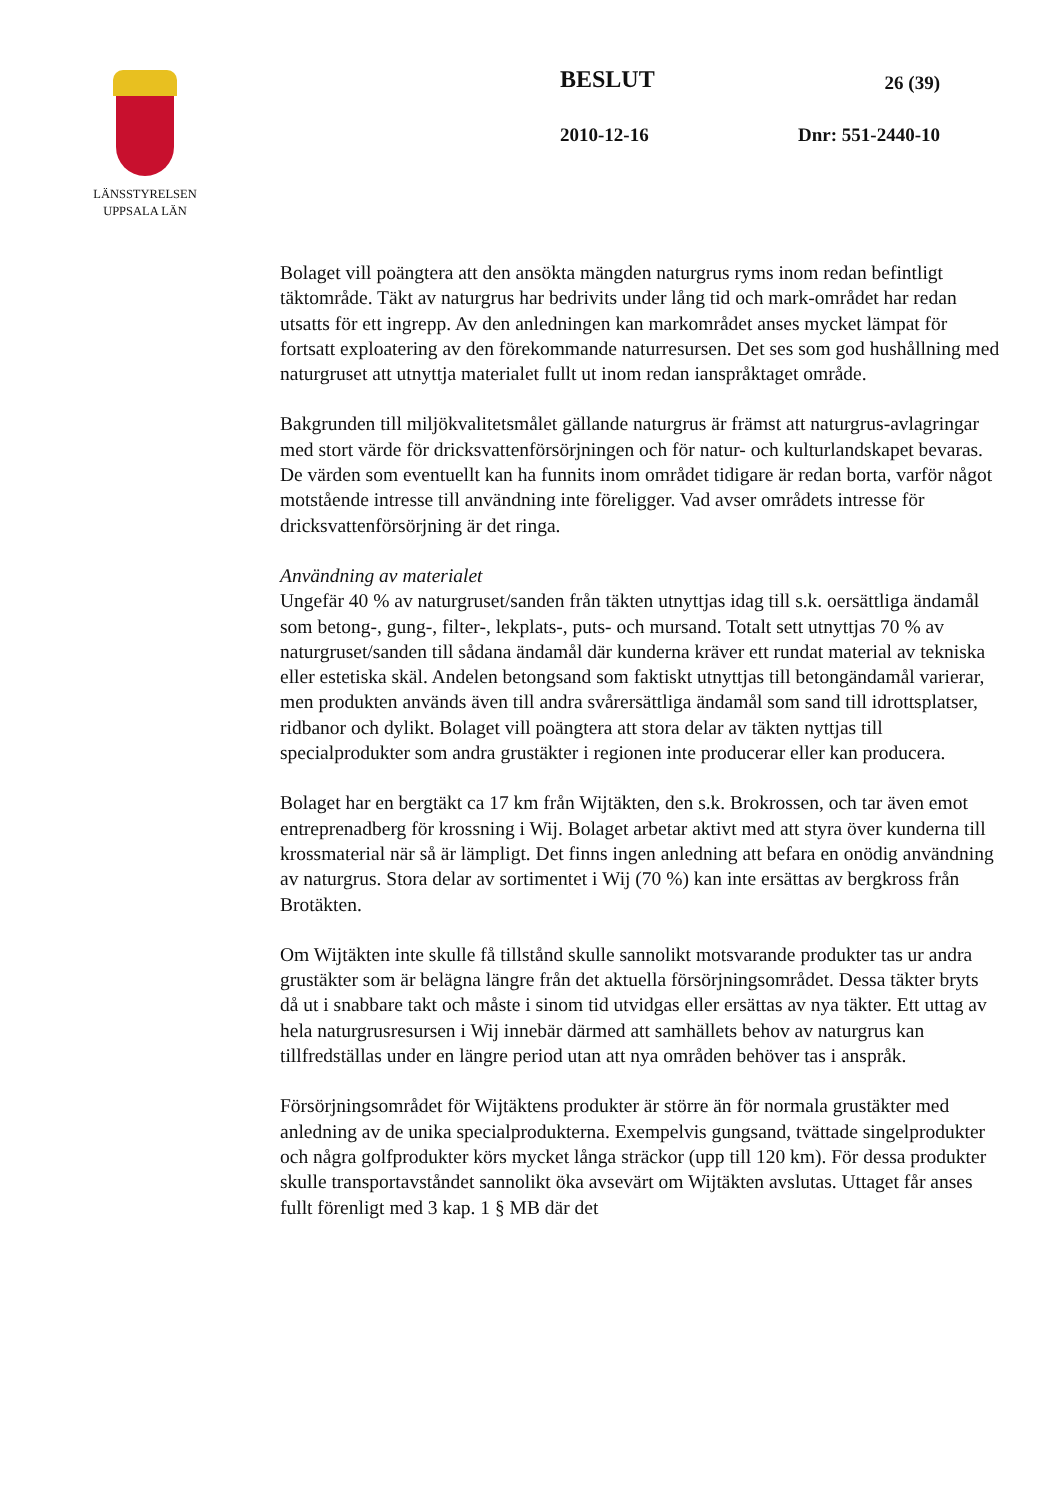LÄNSSTYRELSEN
UPPSALA LÄN
BESLUT 26 (39)
2010-12-16 Dnr: 551-2440-10
Bolaget vill poängtera att den ansökta mängden naturgrus ryms inom redan befintligt täktområde. Täkt av naturgrus har bedrivits under lång tid och mark-området har redan utsatts för ett ingrepp. Av den anledningen kan markområdet anses mycket lämpat för fortsatt exploatering av den förekommande naturresursen. Det ses som god hushållning med naturgruset att utnyttja materialet fullt ut inom redan ianspråktaget område.
Bakgrunden till miljökvalitetsmålet gällande naturgrus är främst att naturgrus-avlagringar med stort värde för dricksvattenförsörjningen och för natur- och kulturlandskapet bevaras. De värden som eventuellt kan ha funnits inom området tidigare är redan borta, varför något motstående intresse till användning inte föreligger. Vad avser områdets intresse för dricksvattenförsörjning är det ringa.
Användning av materialet
Ungefär 40 % av naturgruset/sanden från täkten utnyttjas idag till s.k. oersättliga ändamål som betong-, gung-, filter-, lekplats-, puts- och mursand. Totalt sett utnyttjas 70 % av naturgruset/sanden till sådana ändamål där kunderna kräver ett rundat material av tekniska eller estetiska skäl. Andelen betongsand som faktiskt utnyttjas till betongändamål varierar, men produkten används även till andra svårersättliga ändamål som sand till idrottsplatser, ridbanor och dylikt. Bolaget vill poängtera att stora delar av täkten nyttjas till specialprodukter som andra grustäkter i regionen inte producerar eller kan producera.
Bolaget har en bergtäkt ca 17 km från Wijtäkten, den s.k. Brokrossen, och tar även emot entreprenadberg för krossning i Wij. Bolaget arbetar aktivt med att styra över kunderna till krossmaterial när så är lämpligt. Det finns ingen anledning att befara en onödig användning av naturgrus. Stora delar av sortimentet i Wij (70 %) kan inte ersättas av bergkross från Brotäkten.
Om Wijtäkten inte skulle få tillstånd skulle sannolikt motsvarande produkter tas ur andra grustäkter som är belägna längre från det aktuella försörjningsområdet. Dessa täkter bryts då ut i snabbare takt och måste i sinom tid utvidgas eller ersättas av nya täkter. Ett uttag av hela naturgrusresursen i Wij innebär därmed att samhällets behov av naturgrus kan tillfredställas under en längre period utan att nya områden behöver tas i anspråk.
Försörjningsområdet för Wijtäktens produkter är större än för normala grustäkter med anledning av de unika specialprodukterna. Exempelvis gungsand, tvättade singelprodukter och några golfprodukter körs mycket långa sträckor (upp till 120 km). För dessa produkter skulle transportavståndet sannolikt öka avsevärt om Wijtäkten avslutas. Uttaget får anses fullt förenligt med 3 kap. 1 § MB där det